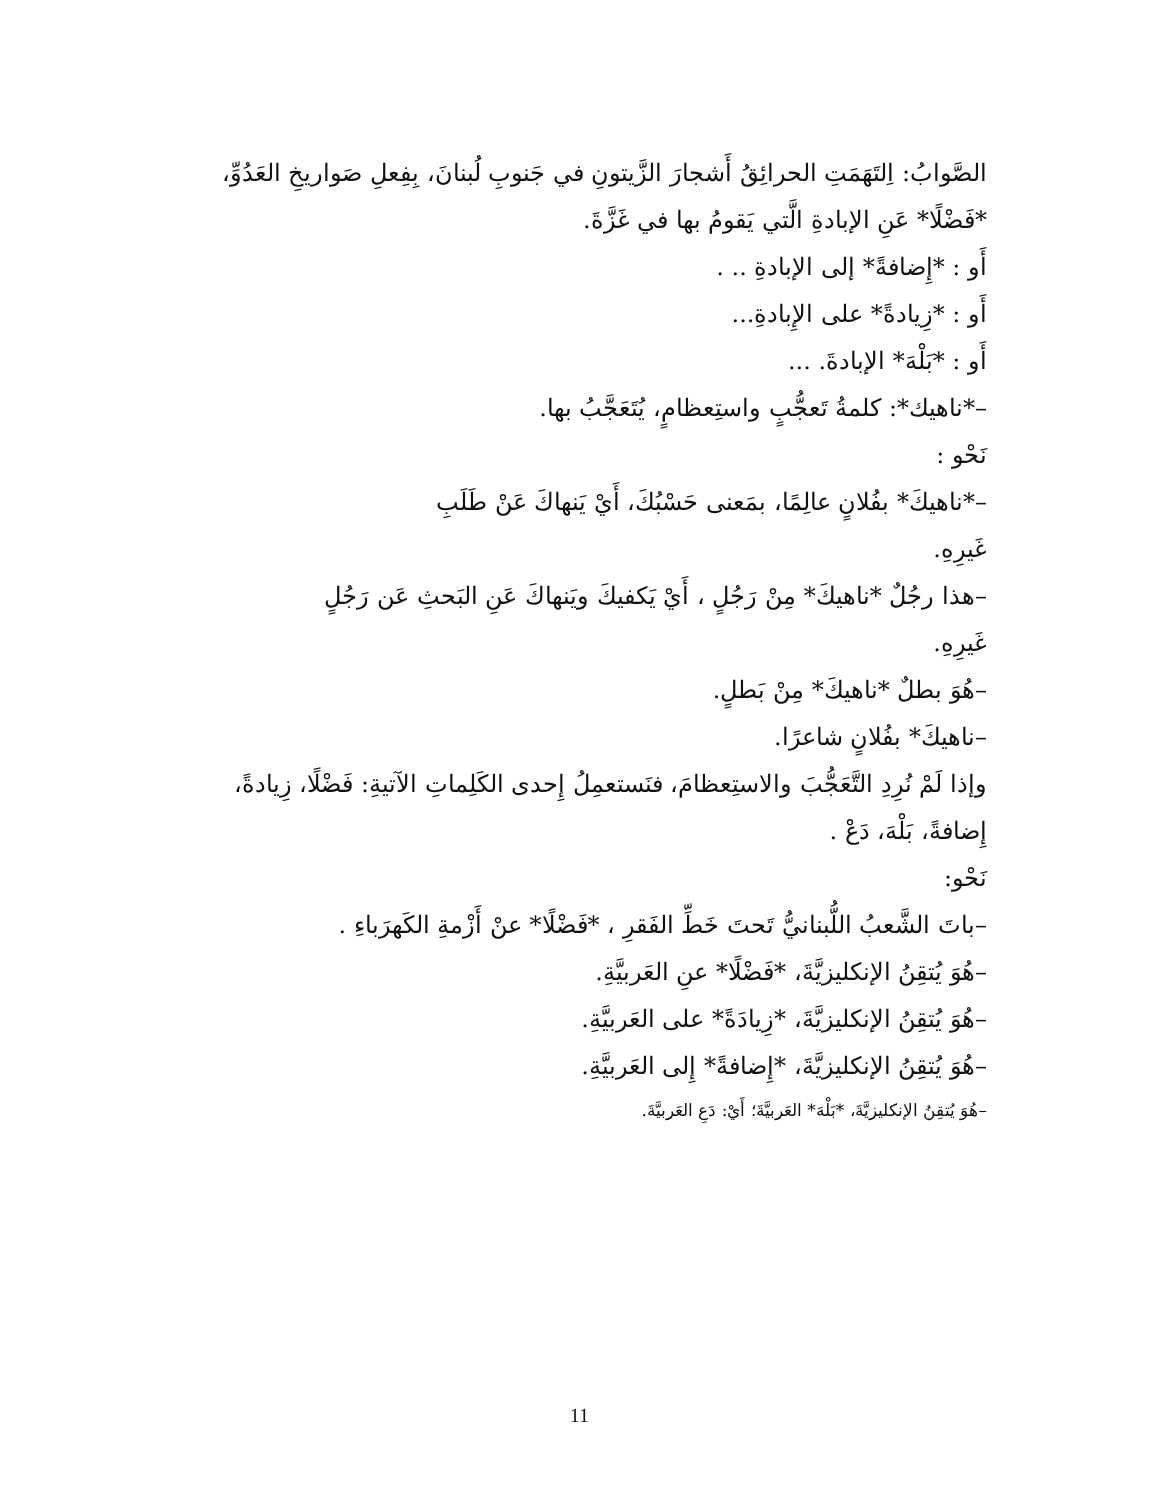الصَّوابُ: اِلتَهَمَتِ الحرائِقُ أَشجارَ الزَّيتونِ في جَنوبِ لُبنانَ، بِفِعلِ صَواريخِ العَدُوِّ، *فَضْلًا* عَنِ الإبادةِ الَّتي يَقومُ بها في غَزَّةَ.
أَو : *إِضافةً* إلى الإبادةِ .. .
أَو : *زِيادةً* على الإِبادةِ...
أَو : *بَلْهَ* الإبادةَ. ...
–*ناهيك*: كلمةُ تَعجُّبٍ واستِعظامٍ، يُتَعَجَّبُ بها.
نَحْو :
–*ناهيكَ* بفُلانٍ عالِمًا، بمَعنى حَسْبُكَ، أَيْ يَنهاكَ عَنْ طَلَبِ
غَيرِهِ.
–هذا رجُلٌ *ناهيكَ* مِنْ رَجُلٍ ، أَيْ يَكفيكَ ويَنهاكَ عَنِ البَحثِ عَن رَجُلٍ
غَيرِهِ.
–هُوَ بطلٌ *ناهيكَ* مِنْ بَطلٍ.
–ناهيكَ* بفُلانٍ شاعرًا.
وإذا لَمْ نُرِدِ التَّعَجُّبَ والاستِعظامَ، فنَستعمِلُ إِحدى الكَلِماتِ الآتيةِ: فَضْلًا، زِيادةً، إِضافةً، بَلْهَ، دَعْ .
نَحْو:
–باتَ الشَّعبُ اللُّبنانيُّ تَحتَ خَطِّ الفَقرِ ، *فَضْلًا* عنْ أَزْمةِ الكَهرَباءِ .
–هُوَ يُتقِنُ الإنكليزيَّةَ، *فَضْلًا* عنِ العَربيَّةِ.
–هُوَ يُتقِنُ الإنكليزيَّةَ، *زِيادَةً* على العَربيَّةِ.
–هُوَ يُتقِنُ الإنكليزيَّةَ، *إِضافةً* إِلى العَربيَّةِ.
–هُوَ يُتقِنُ الإنكليزيَّةَ، *بَلْهَ* العَربيَّةَ؛ أَيْ: دَعِ العَربيَّةَ.
11